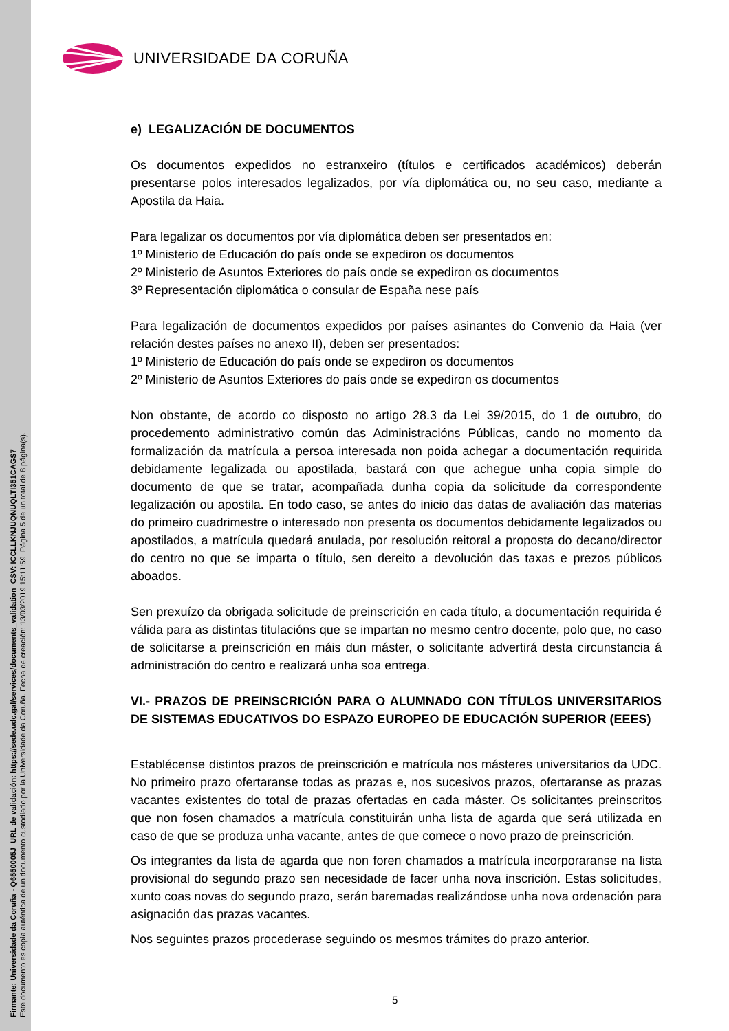Firmante: Universidade da Coruña - Q6550005J URL de validación: https://sede.udc.gal/services/documents_validation CSV: ICCLLKNJUQNUQLTI351CAGS7
Este documento es copia auténtica de un documento custodiado por la Universidade da Coruña. Fecha de creación: 13/03/2019 15:11:59 Página 5 de un total de 8 página(s).
UNIVERSIDADE DA CORUÑA
e) LEGALIZACIÓN DE DOCUMENTOS
Os documentos expedidos no estranxeiro (títulos e certificados académicos) deberán presentarse polos interesados legalizados, por vía diplomática ou, no seu caso, mediante a Apostila da Haia.
Para legalizar os documentos por vía diplomática deben ser presentados en:
1º Ministerio de Educación do país onde se expediron os documentos
2º Ministerio de Asuntos Exteriores do país onde se expediron os documentos
3º Representación diplomática o consular de España nese país
Para legalización de documentos expedidos por países asinantes do Convenio da Haia (ver relación destes países no anexo II), deben ser presentados:
1º Ministerio de Educación do país onde se expediron os documentos
2º Ministerio de Asuntos Exteriores do país onde se expediron os documentos
Non obstante, de acordo co disposto no artigo 28.3 da Lei 39/2015, do 1 de outubro, do procedemento administrativo común das Administracións Públicas, cando no momento da formalización da matrícula a persoa interesada non poida achegar a documentación requirida debidamente legalizada ou apostilada, bastará con que achegue unha copia simple do documento de que se tratar, acompañada dunha copia da solicitude da correspondente legalización ou apostila. En todo caso, se antes do inicio das datas de avaliación das materias do primeiro cuadrimestre o interesado non presenta os documentos debidamente legalizados ou apostilados, a matrícula quedará anulada, por resolución reitoral a proposta do decano/director do centro no que se imparta o título, sen dereito a devolución das taxas e prezos públicos aboados.
Sen prexuízo da obrigada solicitude de preinscrición en cada título, a documentación requirida é válida para as distintas titulacións que se impartan no mesmo centro docente, polo que, no caso de solicitarse a preinscrición en máis dun máster, o solicitante advertirá desta circunstancia á administración do centro e realizará unha soa entrega.
VI.- PRAZOS DE PREINSCRICIÓN PARA O ALUMNADO CON TÍTULOS UNIVERSITARIOS DE SISTEMAS EDUCATIVOS DO ESPAZO EUROPEO DE EDUCACIÓN SUPERIOR (EEES)
Establécense distintos prazos de preinscrición e matrícula nos másteres universitarios da UDC. No primeiro prazo ofertaranse todas as prazas e, nos sucesivos prazos, ofertaranse as prazas vacantes existentes do total de prazas ofertadas en cada máster. Os solicitantes preinscritos que non fosen chamados a matrícula constituirán unha lista de agarda que será utilizada en caso de que se produza unha vacante, antes de que comece o novo prazo de preinscrición.
Os integrantes da lista de agarda que non foren chamados a matrícula incorporaranse na lista provisional do segundo prazo sen necesidade de facer unha nova inscrición. Estas solicitudes, xunto coas novas do segundo prazo, serán baremadas realizándose unha nova ordenación para asignación das prazas vacantes.
Nos seguintes prazos procederase seguindo os mesmos trámites do prazo anterior.
5